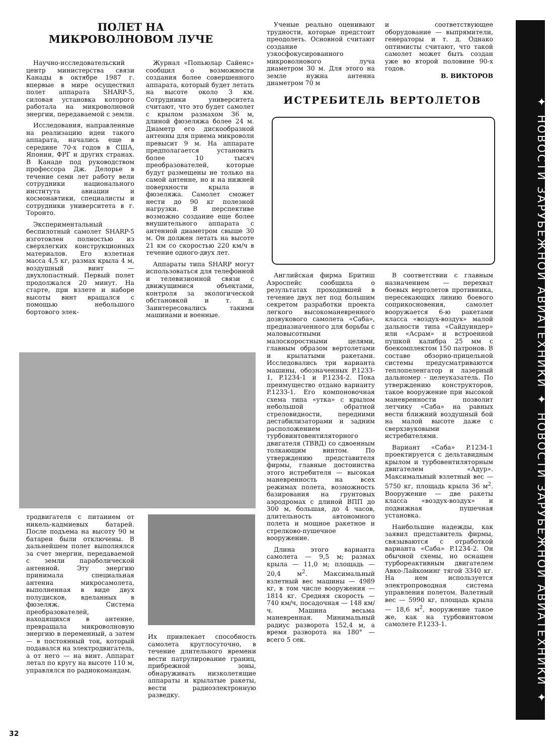ПОЛЕТ НА
МИКРОВОЛНОВОМ ЛУЧЕ
Научно-исследовательский центр министерства связи Канады в октябре 1987 г. впервые в мире осуществил полет аппарата SHARP-5, силовая установка которого работала на микроволновой энергии, передаваемой с земли.
Исследования, направленные на реализацию идеи такого аппарата, начались еще в середине 70-х годов в США, Японии, ФРГ и других странах. В Канаде под руководством профессора Дж. Делорье в течение семи лет работу вели сотрудники национального института авиации и космонавтики, специалисты и сотрудники университета в г. Торонто.
Экспериментальный беспилотный самолет SHARP-5 изготовлен полностью из сверхлегких конструкционных материалов. Его взлетная масса 4,5 кг, размах крыла 4 м, воздушный винт — двухлопастный. Первый полет продолжался 20 минут. На старте, при взлете и наборе высоты винт вращался с помощью небольшого бортового элек-
Журнал «Попьюлар Сайенс» сообщил о возможности создания более совершенного аппарата, который будет летать на высоте около 3 км. Сотрудники университета считают, что это будет самолет с крылом размахом 36 м, длиной фюзеляжа более 24 м. Диаметр его дискообразной антенны для приема микроволн превысит 9 м. На аппарате предполагается установить более 10 тысяч преобразователей, которые будут размещены не только на самой антенне, но и на нижней поверхности крыла и фюзеляжа. Самолет сможет нести до 90 кг полезной нагрузки. В перспективе возможно создание еще более внушительного аппарата с антенной диаметром свыше 30 м. Он должен летать на высоте 21 км со скоростью 220 км/ч в течение одного-двух лет.
Аппараты типа SHARP могут использоваться для телефонной и телевизионной связи с движущимися объектами, контроля за экологической обстановкой и т. д. Заинтересовались такими машинами и военные.
Ученые реально оценивают трудности, которые предстоит преодолеть. Основной считают создание узкосфокусированного микроволнового луча диаметром 30 м. Для этого на земле нужна антенна диаметром 70 м
и соответствующее оборудование — выпрямители, генераторы и т. д. Однако оптимисты считают, что такой самолет может быть создан уже во второй половине 90-х годов.
В. ВИКТОРОВ
ИСТРЕБИТЕЛЬ ВЕРТОЛЕТОВ
тродвигателя с питанием от никель-кадмиевых батарей. После подъема на высоту 90 м батареи были отключены. В дальнейшем полет выполнялся за счет энергии, передаваемой с земли параболической антенной. Эту энергию принимала специальная антенна микросамолета, выполненная в виде двух полудисков, вделанных в фюзеляж. Система преобразователей, находящихся в антенне, превращала микроволновую энергию в переменный, а затем — в постоянный ток, который подавался на электродвигатель, а от него — на винт. Аппарат летал по кругу на высоте 110 м, управлялся по радиокомандам.
Их привлекает способность самолета круглосуточно, в течение длительного времени вести патрулирование границ, прибрежной зоны, обнаруживать низколетящие аппараты и крылатые ракеты, вести радиоэлектронную разведку.
Английская фирма Бритиш Аэроспейс сообщила о результатах проходившей в течение двух лет под большим секретом разработки проекта легкого высокоманевренного дозвукового самолета «Саба», предназначенного для борьбы с маловысотными малоскоростными целями, главным образом вертолетами и крылатыми ракетами. Исследовались три варианта машины, обозначенных P.1233-1, P.1234-1 и P.1234-2. Пока преимущество отдано варианту P.1233-1. Его компоновочная схема типа «утка» с крылом небольшой обратной стреловидности, передними дестабилизаторами и задним расположением турбовинтовентиляторного двигателя (ТВВД) со сдвоенным толкающим винтом. По утверждению представителя фирмы, главные достоинства этого истребителя — высокая маневренность на всех режимах полета, возможность базирования на грунтовых аэродромах с длиной ВПП до 300 м, большая, до 4 часов, длительность автономного полета и мощное ракетное и стрелково-пушечное вооружение.
Длина этого варианта самолета — 9,5 м; размах крыла — 11,0 м; площадь — 20,4 м<sup>2</sup>. Максимальный взлетный вес машины — 4989 кг, в том числе вооружения — 1814 кг. Средняя скорость — 740 км/ч, посадочная — 148 км/ч. Машина весьма маневренная. Минимальный радиус разворота 152,4 м, а время разворота на 180° — всего 5 сек.
В соответствии с главным назначением — перехват боевых вертолетов противника, пересекающих линию боевого соприкосновения, самолет вооружается 6-ю ракетами класса «воздух-воздух» малой дальности типа «Сайдуиндер» или «Асрам» и встроенной пушкой калибра 25 мм с боекомплектом 150 патронов. В составе обзорно-прицельной системы предусматриваются теплопеленгатор и лазерный дальномер - целеуказатель. По утверждению конструкторов, такое вооружение при высокой маневренности позволит летчику «Саба» на равных вести ближний воздушный бой на малой высоте даже с сверхзвуковыми истребителями.
Вариант «Саба» P.1234-1 проектируется с дельтавидным крылом и турбовентиляторным двигателем «Адур». Максимальный взлетный вес — 5750 кг, площадь крыла 36 м<sup>2</sup>. Вооружение — две ракеты класса «воздух-воздух» и подвижная пушечная установка.
Наибольшие надежды, как заявил представитель фирмы, связываются с отработкой варианта «Саба» P.1234-2. Он обычной схемы, но оснащен турбореактивным двигателем Авко-Лайкоминг тягой 3340 кг. На нем используется электропроводная система управления полетом. Валетный вес — 5990 кг, площадь крыла — 18,6 м<sup>2</sup>, вооружение такое же, как на турбовинтовом самолете P.1233-1.
✦ НОВОСТИ ЗАРУБЕЖНОЙ АВИАТЕХНИКИ ✦ НОВОСТИ ЗАРУБЕЖНОЙ АВИАТЕХНИКИ ✦
32